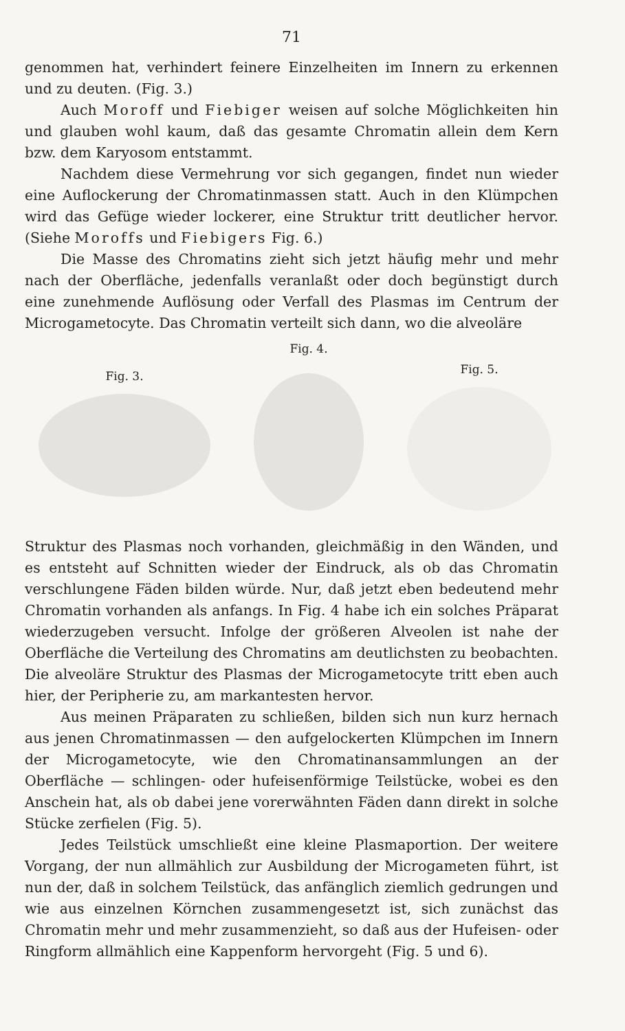71
genommen hat, verhindert feinere Einzelheiten im Innern zu erkennen und zu deuten. (Fig. 3.)
Auch Moroff und Fiebiger weisen auf solche Möglichkeiten hin und glauben wohl kaum, daß das gesamte Chromatin allein dem Kern bzw. dem Karyosom entstammt.
Nachdem diese Vermehrung vor sich gegangen, findet nun wieder eine Auflockerung der Chromatinmassen statt. Auch in den Klümpchen wird das Gefüge wieder lockerer, eine Struktur tritt deutlicher hervor. (Siehe Moroffs und Fiebigers Fig. 6.)
Die Masse des Chromatins zieht sich jetzt häufig mehr und mehr nach der Oberfläche, jedenfalls veranlaßt oder doch begünstigt durch eine zunehmende Auflösung oder Verfall des Plasmas im Centrum der Microgametocyte. Das Chromatin verteilt sich dann, wo die alveoläre
Fig. 3.
Fig. 4.
Fig. 5.
Struktur des Plasmas noch vorhanden, gleichmäßig in den Wänden, und es entsteht auf Schnitten wieder der Eindruck, als ob das Chromatin verschlungene Fäden bilden würde. Nur, daß jetzt eben bedeutend mehr Chromatin vorhanden als anfangs. In Fig. 4 habe ich ein solches Präparat wiederzugeben versucht. Infolge der größeren Alveolen ist nahe der Oberfläche die Verteilung des Chromatins am deutlichsten zu beobachten. Die alveoläre Struktur des Plasmas der Microgametocyte tritt eben auch hier, der Peripherie zu, am markantesten hervor.
Aus meinen Präparaten zu schließen, bilden sich nun kurz hernach aus jenen Chromatinmassen — den aufgelockerten Klümpchen im Innern der Microgametocyte, wie den Chromatinansammlungen an der Oberfläche — schlingen- oder hufeisenförmige Teilstücke, wobei es den Anschein hat, als ob dabei jene vorerwähnten Fäden dann direkt in solche Stücke zerfielen (Fig. 5).
Jedes Teilstück umschließt eine kleine Plasmaportion. Der weitere Vorgang, der nun allmählich zur Ausbildung der Microgameten führt, ist nun der, daß in solchem Teilstück, das anfänglich ziemlich gedrungen und wie aus einzelnen Körnchen zusammengesetzt ist, sich zunächst das Chromatin mehr und mehr zusammenzieht, so daß aus der Hufeisen- oder Ringform allmählich eine Kappenform hervorgeht (Fig. 5 und 6).